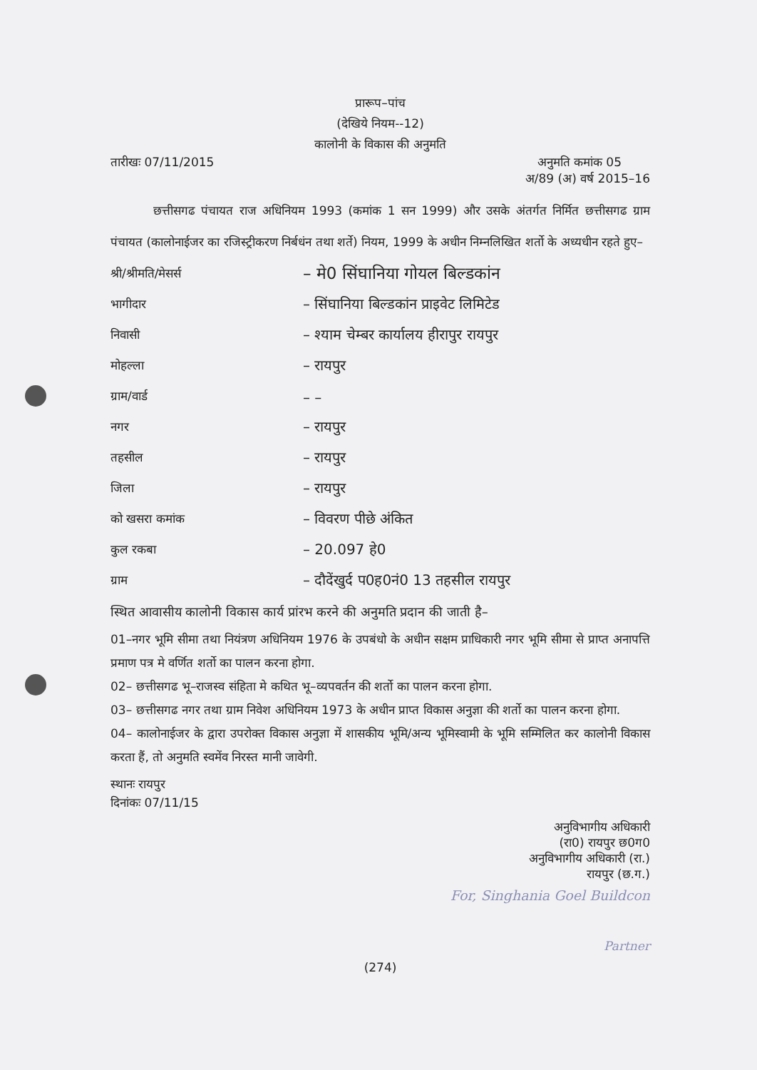प्रारूप–पांच
(देखिये नियम--12)
कालोनी के विकास की अनुमति
तारीखः 07/11/2015 अनुमति कमांक 05
अ/89 (अ) वर्ष 2015–16
छत्तीसगढ पंचायत राज अधिनियम 1993 (कमांक 1 सन 1999) और उसके अंतर्गत निर्मित छत्तीसगढ ग्राम पंचायत (कालोनाईजर का रजिस्ट्रीकरण निर्बधंन तथा शर्ते) नियम, 1999 के अधीन निम्नलिखित शर्तो के अध्यधीन रहते हुए–
| श्री/श्रीमति/मेसर्स | – मे0 सिंघानिया गोयल बिल्डकांन |
| भागीदार | – सिंघानिया बिल्डकांन प्राइवेट लिमिटेड |
| निवासी | – श्याम चेम्बर कार्यालय हीरापुर रायपुर |
| मोहल्ला | – रायपुर |
| ग्राम/वार्ड | – – |
| नगर | – रायपुर |
| तहसील | – रायपुर |
| जिला | – रायपुर |
| को खसरा कमांक | – विवरण पीछे अंकित |
| कुल रकबा | – 20.097 हे0 |
| ग्राम | – दौदेंखुर्द प0ह0नं0 13 तहसील रायपुर |
स्थित आवासीय कालोनी विकास कार्य प्रांरभ करने की अनुमति प्रदान की जाती है–
01–नगर भूमि सीमा तथा नियंत्रण अधिनियम 1976 के उपबंधो के अधीन सक्षम प्राधिकारी नगर भूमि सीमा से प्राप्त अनापत्ति प्रमाण पत्र मे वर्णित शर्तो का पालन करना होगा.
02– छत्तीसगढ भू–राजस्व संहिता मे कथित भू–व्यपवर्तन की शर्तो का पालन करना होगा.
03– छत्तीसगढ नगर तथा ग्राम निवेश अधिनियम 1973 के अधीन प्राप्त विकास अनुज्ञा की शर्तो का पालन करना होगा.
04– कालोनाईजर के द्वारा उपरोक्त विकास अनुज्ञा में शासकीय भूमि/अन्य भूमिस्वामी के भूमि सम्मिलित कर कालोनी विकास करता हैं, तो अनुमति स्वमेंव निरस्त मानी जावेगी.
स्थानः रायपुर
दिनांकः 07/11/15
अनुविभागीय अधिकारी
(रा0) रायपुर छ0ग0
अनुविभागीय अधिकारी (रा.)
रायपुर (छ.ग.)
For, Singhania Goel Buildcon
Partner
(274)